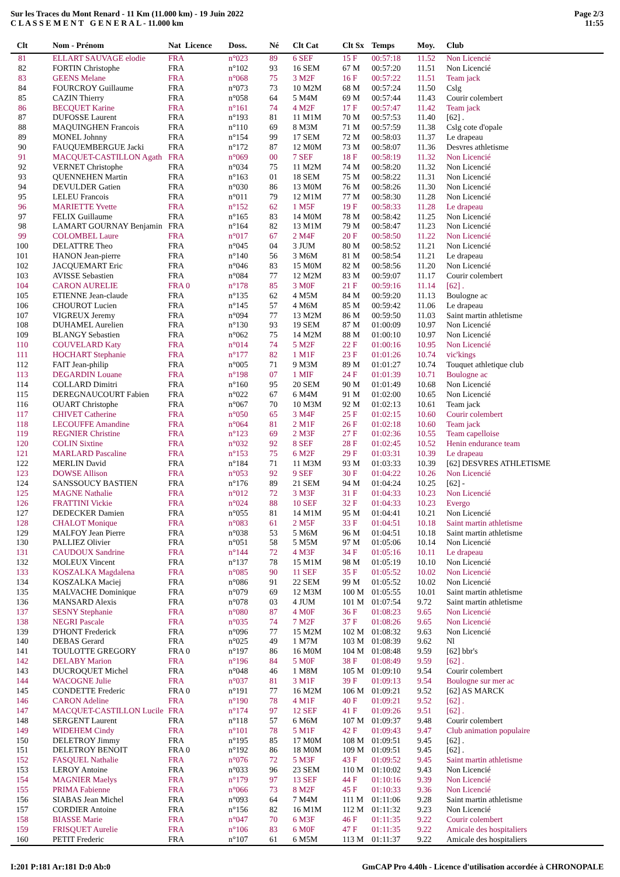Sur les Traces du Mont Renard - 11 Km (11.000 km) - 19 Juin 2022
C L A S S E M E N T G E N E R A L - 11.000 km
Page 2/3
11:55
| Clt | Nom - Prénom | Nat Licence | Doss. | Né | Clt Cat | Clt Sx | Temps | Moy. | Club |
| --- | --- | --- | --- | --- | --- | --- | --- | --- | --- |
| 81 | ELLART SAUVAGE elodie | FRA | n°023 | 89 | 6 SEF | 15 F | 00:57:18 | 11.52 | Non Licencié |
| 82 | FORTIN Christophe | FRA | n°102 | 93 | 16 SEM | 67 M | 00:57:20 | 11.51 | Non Licencié |
| 83 | GEENS Melane | FRA | n°068 | 75 | 3 M2F | 16 F | 00:57:22 | 11.51 | Team jack |
| 84 | FOURCROY Guillaume | FRA | n°073 | 73 | 10 M2M | 68 M | 00:57:24 | 11.50 | Cslg |
| 85 | CAZIN Thierry | FRA | n°058 | 64 | 5 M4M | 69 M | 00:57:44 | 11.43 | Courir colembert |
| 86 | BECQUET Karine | FRA | n°161 | 74 | 4 M2F | 17 F | 00:57:47 | 11.42 | Team jack |
| 87 | DUFOSSE Laurent | FRA | n°193 | 81 | 11 M1M | 70 M | 00:57:53 | 11.40 | [62] . |
| 88 | MAQUINGHEN Francois | FRA | n°110 | 69 | 8 M3M | 71 M | 00:57:59 | 11.38 | Cslg cote d'opale |
| 89 | MONEL Johnny | FRA | n°154 | 99 | 17 SEM | 72 M | 00:58:03 | 11.37 | Le drapeau |
| 90 | FAUQUEMBERGUE Jacki | FRA | n°172 | 87 | 12 M0M | 73 M | 00:58:07 | 11.36 | Desvres athletisme |
| 91 | MACQUET-CASTILLON Agath | FRA | n°069 | 00 | 7 SEF | 18 F | 00:58:19 | 11.32 | Non Licencié |
| 92 | VERNET Christophe | FRA | n°034 | 75 | 11 M2M | 74 M | 00:58:20 | 11.32 | Non Licencié |
| 93 | QUENNEHEN Martin | FRA | n°163 | 01 | 18 SEM | 75 M | 00:58:22 | 11.31 | Non Licencié |
| 94 | DEVULDER Gatien | FRA | n°030 | 86 | 13 M0M | 76 M | 00:58:26 | 11.30 | Non Licencié |
| 95 | LELEU Francois | FRA | n°011 | 79 | 12 M1M | 77 M | 00:58:30 | 11.28 | Non Licencié |
| 96 | MARIETTE Yvette | FRA | n°152 | 62 | 1 M5F | 19 F | 00:58:33 | 11.28 | Le drapeau |
| 97 | FELIX Guillaume | FRA | n°165 | 83 | 14 M0M | 78 M | 00:58:42 | 11.25 | Non Licencié |
| 98 | LAMART GOURNAY Benjamin | FRA | n°164 | 82 | 13 M1M | 79 M | 00:58:47 | 11.23 | Non Licencié |
| 99 | COLOMBEL Laure | FRA | n°017 | 67 | 2 M4F | 20 F | 00:58:50 | 11.22 | Non Licencié |
| 100 | DELATTRE Theo | FRA | n°045 | 04 | 3 JUM | 80 M | 00:58:52 | 11.21 | Non Licencié |
| 101 | HANON Jean-pierre | FRA | n°140 | 56 | 3 M6M | 81 M | 00:58:54 | 11.21 | Le drapeau |
| 102 | JACQUEMART Eric | FRA | n°046 | 83 | 15 M0M | 82 M | 00:58:56 | 11.20 | Non Licencié |
| 103 | AVISSE Sebastien | FRA | n°084 | 77 | 12 M2M | 83 M | 00:59:07 | 11.17 | Courir colembert |
| 104 | CARON AURELIE | FRA 0 | n°178 | 85 | 3 M0F | 21 F | 00:59:16 | 11.14 | [62] . |
| 105 | ETIENNE Jean-claude | FRA | n°135 | 62 | 4 M5M | 84 M | 00:59:20 | 11.13 | Boulogne ac |
| 106 | CHOUROT Lucien | FRA | n°145 | 57 | 4 M6M | 85 M | 00:59:42 | 11.06 | Le drapeau |
| 107 | VIGREUX Jeremy | FRA | n°094 | 77 | 13 M2M | 86 M | 00:59:50 | 11.03 | Saint martin athletisme |
| 108 | DUHAMEL Aurelien | FRA | n°130 | 93 | 19 SEM | 87 M | 01:00:09 | 10.97 | Non Licencié |
| 109 | BLANGY Sebastien | FRA | n°062 | 75 | 14 M2M | 88 M | 01:00:10 | 10.97 | Non Licencié |
| 110 | COUVELARD Katy | FRA | n°014 | 74 | 5 M2F | 22 F | 01:00:16 | 10.95 | Non Licencié |
| 111 | HOCHART Stephanie | FRA | n°177 | 82 | 1 M1F | 23 F | 01:01:26 | 10.74 | vic'kings |
| 112 | FAIT Jean-philip | FRA | n°005 | 71 | 9 M3M | 89 M | 01:01:27 | 10.74 | Touquet athletique club |
| 113 | DEGARDIN Louane | FRA | n°198 | 07 | 1 MIF | 24 F | 01:01:39 | 10.71 | Boulogne ac |
| 114 | COLLARD Dimitri | FRA | n°160 | 95 | 20 SEM | 90 M | 01:01:49 | 10.68 | Non Licencié |
| 115 | DEREGNAUCOURT Fabien | FRA | n°022 | 67 | 6 M4M | 91 M | 01:02:00 | 10.65 | Non Licencié |
| 116 | OUART Christophe | FRA | n°067 | 70 | 10 M3M | 92 M | 01:02:13 | 10.61 | Team jack |
| 117 | CHIVET Catherine | FRA | n°050 | 65 | 3 M4F | 25 F | 01:02:15 | 10.60 | Courir colembert |
| 118 | LECOUFFE Amandine | FRA | n°064 | 81 | 2 M1F | 26 F | 01:02:18 | 10.60 | Team jack |
| 119 | REGNIER Christine | FRA | n°123 | 69 | 2 M3F | 27 F | 01:02:36 | 10.55 | Team capelloise |
| 120 | COLIN Sixtine | FRA | n°032 | 92 | 8 SEF | 28 F | 01:02:45 | 10.52 | Henin endurance team |
| 121 | MARLARD Pascaline | FRA | n°153 | 75 | 6 M2F | 29 F | 01:03:31 | 10.39 | Le drapeau |
| 122 | MERLIN David | FRA | n°184 | 71 | 11 M3M | 93 M | 01:03:33 | 10.39 | [62] DESVRES ATHLETISME |
| 123 | DOWSE Allison | FRA | n°053 | 92 | 9 SEF | 30 F | 01:04:22 | 10.26 | Non Licencié |
| 124 | SANSSOUCY BASTIEN | FRA | n°176 | 89 | 21 SEM | 94 M | 01:04:24 | 10.25 | [62] - |
| 125 | MAGNE Nathalie | FRA | n°012 | 72 | 3 M3F | 31 F | 01:04:33 | 10.23 | Non Licencié |
| 126 | FRATTINI Vickie | FRA | n°024 | 88 | 10 SEF | 32 F | 01:04:33 | 10.23 | Evergo |
| 127 | DEDECKER Damien | FRA | n°055 | 81 | 14 M1M | 95 M | 01:04:41 | 10.21 | Non Licencié |
| 128 | CHALOT Monique | FRA | n°083 | 61 | 2 M5F | 33 F | 01:04:51 | 10.18 | Saint martin athletisme |
| 129 | MALFOY Jean Pierre | FRA | n°038 | 53 | 5 M6M | 96 M | 01:04:51 | 10.18 | Saint martin athletisme |
| 130 | PALLIEZ Olivier | FRA | n°051 | 58 | 5 M5M | 97 M | 01:05:06 | 10.14 | Non Licencié |
| 131 | CAUDOUX Sandrine | FRA | n°144 | 72 | 4 M3F | 34 F | 01:05:16 | 10.11 | Le drapeau |
| 132 | MOLEUX Vincent | FRA | n°137 | 78 | 15 M1M | 98 M | 01:05:19 | 10.10 | Non Licencié |
| 133 | KOSZALKA Magdalena | FRA | n°085 | 90 | 11 SEF | 35 F | 01:05:52 | 10.02 | Non Licencié |
| 134 | KOSZALKA Maciej | FRA | n°086 | 91 | 22 SEM | 99 M | 01:05:52 | 10.02 | Non Licencié |
| 135 | MALVACHE Dominique | FRA | n°079 | 69 | 12 M3M | 100 M | 01:05:55 | 10.01 | Saint martin athletisme |
| 136 | MANSARD Alexis | FRA | n°078 | 03 | 4 JUM | 101 M | 01:07:54 | 9.72 | Saint martin athletisme |
| 137 | SESNY Stephanie | FRA | n°080 | 87 | 4 M0F | 36 F | 01:08:23 | 9.65 | Non Licencié |
| 138 | NEGRI Pascale | FRA | n°035 | 74 | 7 M2F | 37 F | 01:08:26 | 9.65 | Non Licencié |
| 139 | D'HONT Frederick | FRA | n°096 | 77 | 15 M2M | 102 M | 01:08:32 | 9.63 | Non Licencié |
| 140 | DEBAS Gerard | FRA | n°025 | 49 | 1 M7M | 103 M | 01:08:39 | 9.62 | Nl |
| 141 | TOULOTTE GREGORY | FRA 0 | n°197 | 86 | 16 M0M | 104 M | 01:08:48 | 9.59 | [62] bbr's |
| 142 | DELABY Marion | FRA | n°196 | 84 | 5 M0F | 38 F | 01:08:49 | 9.59 | [62] . |
| 143 | DUCROQUET Michel | FRA | n°048 | 46 | 1 M8M | 105 M | 01:09:10 | 9.54 | Courir colembert |
| 144 | WACOGNE Julie | FRA | n°037 | 81 | 3 M1F | 39 F | 01:09:13 | 9.54 | Boulogne sur mer ac |
| 145 | CONDETTE Frederic | FRA 0 | n°191 | 77 | 16 M2M | 106 M | 01:09:21 | 9.52 | [62] AS MARCK |
| 146 | CARON Adeline | FRA | n°190 | 78 | 4 M1F | 40 F | 01:09:21 | 9.52 | [62] . |
| 147 | MACQUET-CASTILLON Lucile | FRA | n°174 | 97 | 12 SEF | 41 F | 01:09:26 | 9.51 | [62] . |
| 148 | SERGENT Laurent | FRA | n°118 | 57 | 6 M6M | 107 M | 01:09:37 | 9.48 | Courir colembert |
| 149 | WIDEHEM Cindy | FRA | n°101 | 78 | 5 M1F | 42 F | 01:09:43 | 9.47 | Club animation populaire |
| 150 | DELETROY Jimmy | FRA | n°195 | 85 | 17 M0M | 108 M | 01:09:51 | 9.45 | [62] . |
| 151 | DELETROY BENOIT | FRA 0 | n°192 | 86 | 18 M0M | 109 M | 01:09:51 | 9.45 | [62] . |
| 152 | FASQUEL Nathalie | FRA | n°076 | 72 | 5 M3F | 43 F | 01:09:52 | 9.45 | Saint martin athletisme |
| 153 | LEROY Antoine | FRA | n°033 | 96 | 23 SEM | 110 M | 01:10:02 | 9.43 | Non Licencié |
| 154 | MAGNIER Maelys | FRA | n°179 | 97 | 13 SEF | 44 F | 01:10:16 | 9.39 | Non Licencié |
| 155 | PRIMA Fabienne | FRA | n°066 | 73 | 8 M2F | 45 F | 01:10:33 | 9.36 | Non Licencié |
| 156 | SIABAS Jean Michel | FRA | n°093 | 64 | 7 M4M | 111 M | 01:11:06 | 9.28 | Saint martin athletisme |
| 157 | CORDIER Antoine | FRA | n°156 | 82 | 16 M1M | 112 M | 01:11:32 | 9.23 | Non Licencié |
| 158 | BIASSE Marie | FRA | n°047 | 70 | 6 M3F | 46 F | 01:11:35 | 9.22 | Courir colembert |
| 159 | FRISQUET Aurelie | FRA | n°106 | 83 | 6 M0F | 47 F | 01:11:35 | 9.22 | Amicale des hospitaliers |
| 160 | PETIT Frederic | FRA | n°107 | 61 | 6 M5M | 113 M | 01:11:37 | 9.22 | Amicale des hospitaliers |
I:201 P:181 Ar:181 D:0 Ab:0 GmCAP Pro 4.40h - Licence d'utilisation accordée à CHRONOPALE